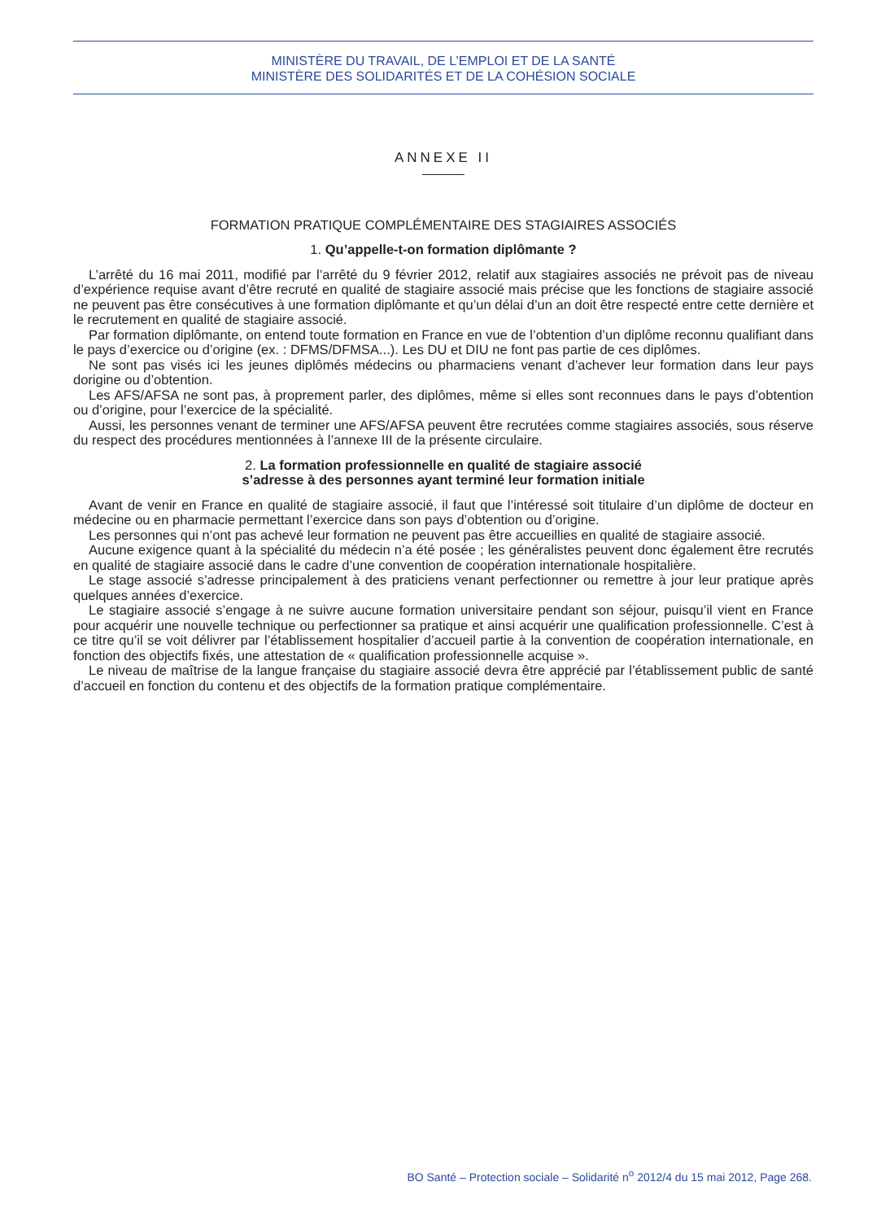MINISTÈRE DU TRAVAIL, DE L’EMPLOI ET DE LA SANTÉ
MINISTÈRE DES SOLIDARITÉS ET DE LA COHÉSION SOCIALE
ANNEXE II
FORMATION PRATIQUE COMPLÉMENTAIRE DES STAGIAIRES ASSOCIÉS
1. Qu’appelle-t-on formation diplômante ?
L’arrêté du 16 mai 2011, modifié par l’arrêté du 9 février 2012, relatif aux stagiaires associés ne prévoit pas de niveau d’expérience requise avant d’être recruté en qualité de stagiaire associé mais précise que les fonctions de stagiaire associé ne peuvent pas être consécutives à une formation diplômante et qu’un délai d’un an doit être respecté entre cette dernière et le recrutement en qualité de stagiaire associé.
Par formation diplômante, on entend toute formation en France en vue de l’obtention d’un diplôme reconnu qualifiant dans le pays d’exercice ou d’origine (ex. : DFMS/DFMSA...). Les DU et DIU ne font pas partie de ces diplômes.
Ne sont pas visés ici les jeunes diplômés médecins ou pharmaciens venant d’achever leur formation dans leur pays dorigine ou d’obtention.
Les AFS/AFSA ne sont pas, à proprement parler, des diplômes, même si elles sont reconnues dans le pays d’obtention ou d’origine, pour l’exercice de la spécialité.
Aussi, les personnes venant de terminer une AFS/AFSA peuvent être recrutées comme stagiaires associés, sous réserve du respect des procédures mentionnées à l’annexe III de la présente circulaire.
2. La formation professionnelle en qualité de stagiaire associé
s’adresse à des personnes ayant terminé leur formation initiale
Avant de venir en France en qualité de stagiaire associé, il faut que l’intéressé soit titulaire d’un diplôme de docteur en médecine ou en pharmacie permettant l’exercice dans son pays d’obtention ou d’origine.
Les personnes qui n’ont pas achevé leur formation ne peuvent pas être accueillies en qualité de stagiaire associé.
Aucune exigence quant à la spécialité du médecin n’a été posée ; les généralistes peuvent donc également être recrutés en qualité de stagiaire associé dans le cadre d’une convention de coopération internationale hospitalière.
Le stage associé s’adresse principalement à des praticiens venant perfectionner ou remettre à jour leur pratique après quelques années d’exercice.
Le stagiaire associé s’engage à ne suivre aucune formation universitaire pendant son séjour, puisqu’il vient en France pour acquérir une nouvelle technique ou perfectionner sa pratique et ainsi acquérir une qualification professionnelle. C’est à ce titre qu’il se voit délivrer par l’établissement hospitalier d’accueil partie à la convention de coopération internationale, en fonction des objectifs fixés, une attestation de « qualification professionnelle acquise ».
Le niveau de maîtrise de la langue française du stagiaire associé devra être apprécié par l’établissement public de santé d’accueil en fonction du contenu et des objectifs de la formation pratique complémentaire.
BO Santé – Protection sociale – Solidarité n<sup>o</sup> 2012/4 du 15 mai 2012, Page 268.